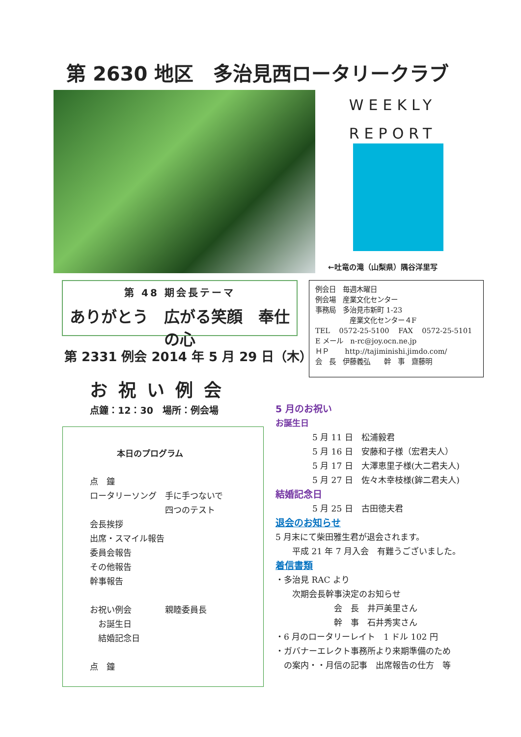第 2630 地区　多治見西ロータリークラブ
WEEKLY
REPORT
←吐竜の滝（山梨県）隅谷洋里写
第 48 期会長テーマ
ありがとう　広がる笑顔　奉仕の心
例会日　毎週木曜日
例会場　産業文化センター
事務局　多治見市新町 1-23
　　　　　産業文化センター４F
TEL　 0572-25-5100　 FAX　 0572-25-5101
E メール　n-rc@joy.ocn.ne.jp
ＨＰ　　 http://tajiminishi.jimdo.com/
会　長　伊藤義弘　　幹　事　齋藤明
第 2331 例会 2014 年 5 月 29 日（木）
お祝い例会
点鐘：12：30　場所：例会場
本日のプログラム
点　鐘
ロータリーソング　手に手つないで
　　　　　　　　　四つのテスト
会長挨拶
出席・スマイル報告
委員会報告
その他報告
幹事報告
お祝い例会　　　　親睦委員長
　お誕生日
　結婚記念日
点　鐘
5 月のお祝い
お誕生日
5 月 11 日　松浦毅君
5 月 16 日　安藤和子様（宏君夫人）
5 月 17 日　大澤恵里子様(大二君夫人)
5 月 27 日　佐々木幸枝様(鉾二君夫人)
結婚記念日
5 月 25 日　古田徳夫君
退会のお知らせ
5 月末にて柴田雅生君が退会されます。
　　平成 21 年 7 月入会　有難うございました。
着信書類
・多治見 RAC より
　　次期会長幹事決定のお知らせ
　　　　　　　会　長　井戸美里さん
　　　　　　　幹　事　石井秀実さん
・6 月のロータリーレイト　1 ドル 102 円
・ガバナーエレクト事務所より来期準備のため
　の案内・・月信の記事　出席報告の仕方　等